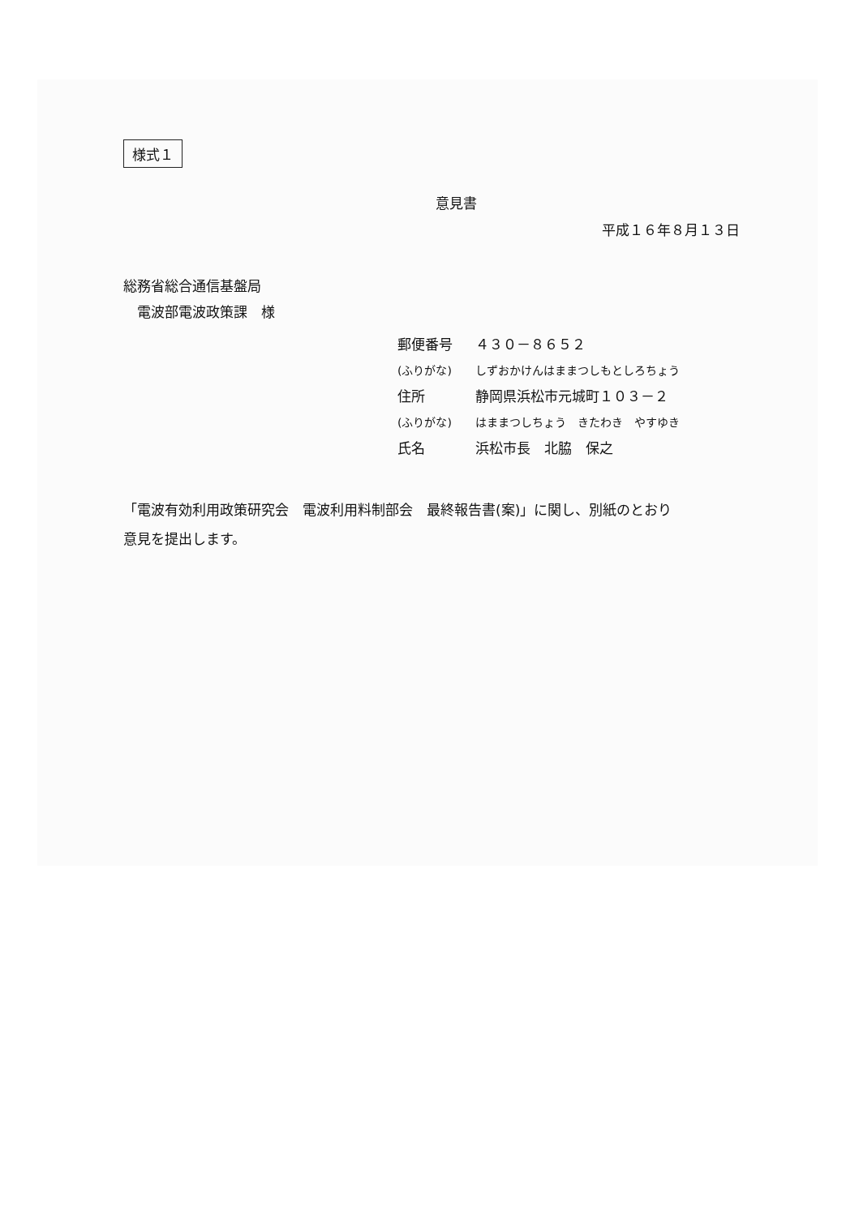様式１
意見書
平成１６年８月１３日
総務省総合通信基盤局
　電波部電波政策課　様
郵便番号 ４３０－８６５２
(ふりがな) しずおかけんはままつしもとしろちょう
住所 静岡県浜松市元城町１０３－２
(ふりがな) はままつしちょう　きたわき　やすゆき
氏名 浜松市長　北脇　保之
「電波有効利用政策研究会　電波利用料制部会　最終報告書(案)」に関し、別紙のとおり
意見を提出します。